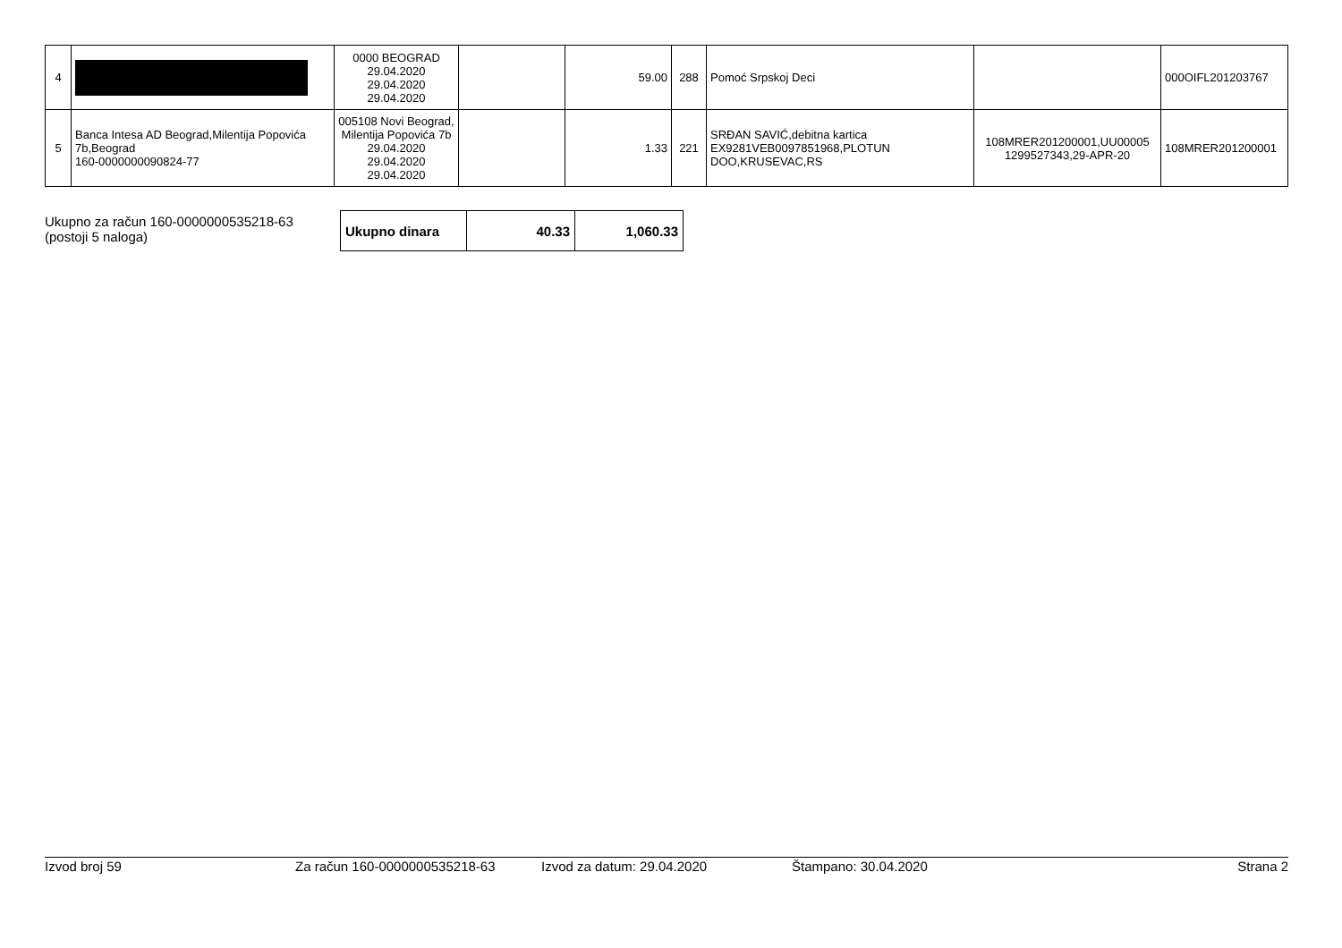| 4 | | 0000 BEOGRAD 29.04.2020 29.04.2020 29.04.2020 | | 59.00 | 288 | Pomoć Srpskoj Deci | | 000OIFL201203767 |
| 5 | Banca Intesa AD Beograd,Milentija Popovića 7b,Beograd 160-0000000090824-77 | 005108 Novi Beograd, Milentija Popovića 7b 29.04.2020 29.04.2020 29.04.2020 | | 1.33 | 221 | SRĐAN SAVIĆ,debitna kartica EX9281VEB0097851968,PLOTUN DOO,KRUSEVAC,RS | 108MRER201200001,UU00005 1299527343,29-APR-20 | 108MRER201200001 |
Ukupno za račun 160-0000000535218-63
(postoji 5 naloga)
| Ukupno dinara | 40.33 | 1,060.33 |
Izvod broj 59 Za račun 160-0000000535218-63 Izvod za datum: 29.04.2020 Štampano: 30.04.2020 Strana 2